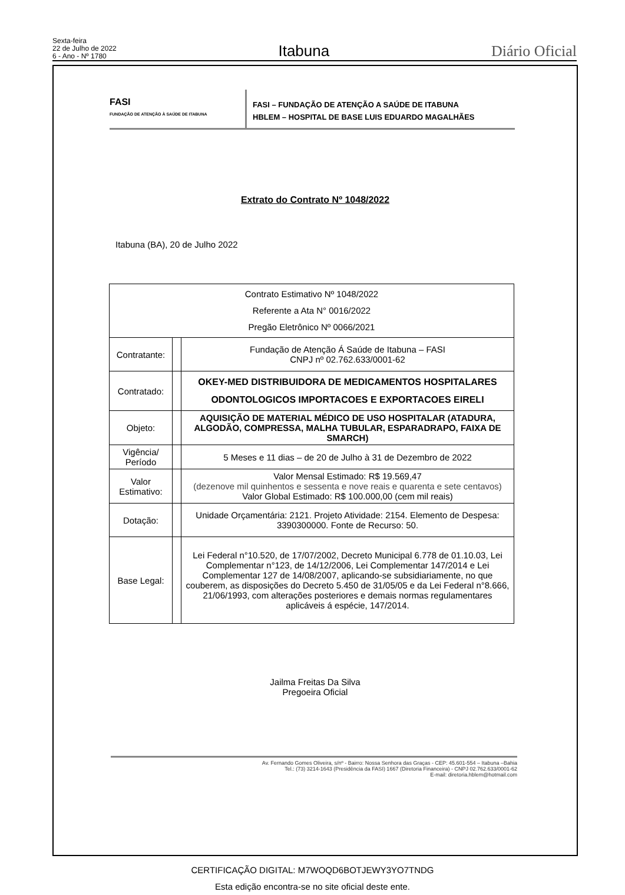Sexta-feira
22 de Julho de 2022
6 - Ano - Nº 1780
Itabuna
Diário Oficial
FASI
FUNDAÇÃO DE ATENÇÃO À SAÚDE DE ITABUNA
FASI – FUNDAÇÃO DE ATENÇÃO A SAÚDE DE ITABUNA
HBLEM – HOSPITAL DE BASE LUIS EDUARDO MAGALHÃES
Extrato do Contrato Nº 1048/2022
Itabuna (BA), 20 de Julho 2022
| Contrato Estimativo Nº 1048/2022 Referente a Ata N° 0016/2022 Pregão Eletrônico Nº 0066/2021 | | |
| Contratante: | | Fundação de Atenção Á Saúde de Itabuna – FASI CNPJ nº 02.762.633/0001-62 |
| Contratado: | | OKEY-MED DISTRIBUIDORA DE MEDICAMENTOS HOSPITALARES ODONTOLOGICOS IMPORTACOES E EXPORTACOES EIRELI |
| Objeto: | | AQUISIÇÃO DE MATERIAL MÉDICO DE USO HOSPITALAR (ATADURA, ALGODÃO, COMPRESSA, MALHA TUBULAR, ESPARADRAPO, FAIXA DE SMARCH) |
| Vigência/ Período | | 5 Meses e 11 dias – de 20 de Julho à 31 de Dezembro de 2022 |
| Valor Estimativo: | | Valor Mensal Estimado: R$ 19.569,47 (dezenove mil quinhentos e sessenta e nove reais e quarenta e sete centavos) Valor Global Estimado: R$ 100.000,00 (cem mil reais) |
| Dotação: | | Unidade Orçamentária: 2121. Projeto Atividade: 2154. Elemento de Despesa: 3390300000. Fonte de Recurso: 50. |
| Base Legal: | | Lei Federal n°10.520, de 17/07/2002, Decreto Municipal 6.778 de 01.10.03, Lei Complementar n°123, de 14/12/2006, Lei Complementar 147/2014 e Lei Complementar 127 de 14/08/2007, aplicando-se subsidiariamente, no que couberem, as disposições do Decreto 5.450 de 31/05/05 e da Lei Federal n°8.666, 21/06/1993, com alterações posteriores e demais normas regulamentares aplicáveis á espécie, 147/2014. |
Jailma Freitas Da Silva
Pregoeira Oficial
Av. Fernando Gomes Oliveira, s/nº - Bairro: Nossa Senhora das Graças - CEP: 45.601-554 – Itabuna –Bahia
Tel.: (73) 3214-1643 (Presidência da FASI) 1667 (Diretoria Financeira) - CNPJ 02.762.633/0001-62
E-mail: diretoria.hblem@hotmail.com
CERTIFICAÇÃO DIGITAL: M7WOQD6BOTJEWY3YO7TNDG
Esta edição encontra-se no site oficial deste ente.